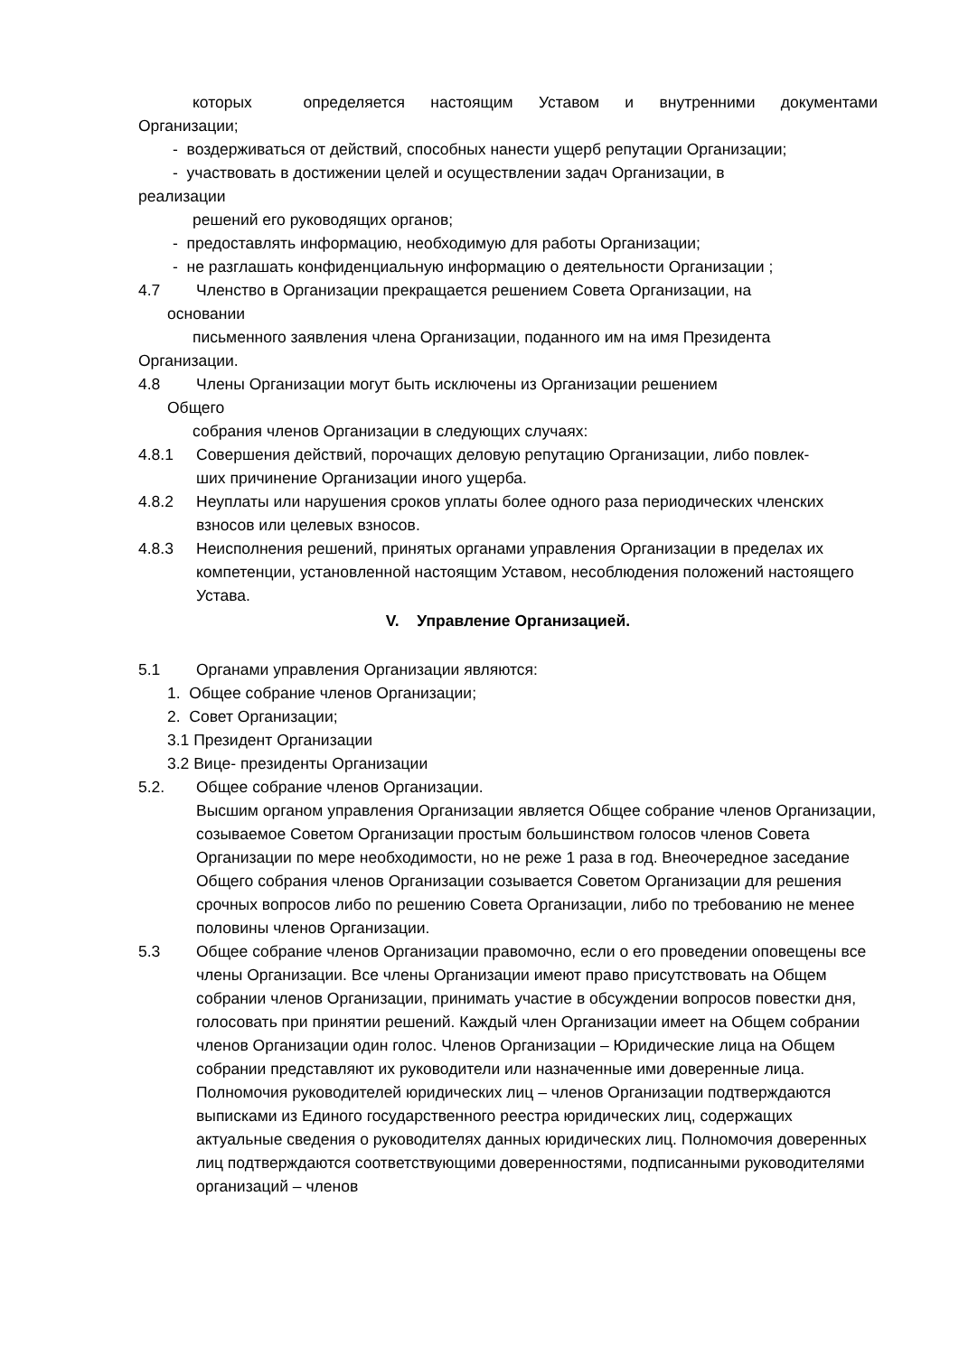которых определяется настоящим Уставом и внутренними документами
Организации;
- воздерживаться от действий, способных нанести ущерб репутации Организации;
- участвовать в достижении целей и осуществлении задач Организации, в
реализации
решений его руководящих органов;
- предоставлять информацию, необходимую для работы Организации;
- не разглашать конфиденциальную информацию о деятельности Организации ;
4.7 Членство в Организации прекращается решением Совета Организации, на
основании
письменного заявления члена Организации, поданного им на имя Президента
Организации.
4.8 Члены Организации могут быть исключены из Организации решением
Общего
собрания членов Организации в следующих случаях:
4.8.1 Совершения действий, порочащих деловую репутацию Организации, либо повлек-
ших причинение Организации иного ущерба.
4.8.2 Неуплаты или нарушения сроков уплаты более одного раза периодических членских взносов или целевых взносов.
4.8.3 Неисполнения решений, принятых органами управления Организации в пределах их компетенции, установленной настоящим Уставом, несоблюдения положений настоящего Устава.
V. Управление Организацией.
5.1 Органами управления Организации являются:
1. Общее собрание членов Организации;
2. Совет Организации;
3.1 Президент Организации
3.2 Вице- президенты Организации
5.2. Общее собрание членов Организации.
Высшим органом управления Организации является Общее собрание членов Организации, созываемое Советом Организации простым большинством голосов членов Совета Организации по мере необходимости, но не реже 1 раза в год. Внеочередное заседание Общего собрания членов Организации созывается Советом Организации для решения срочных вопросов либо по решению Совета Организации, либо по требованию не менее половины членов Организации.
5.3 Общее собрание членов Организации правомочно, если о его проведении оповещены все члены Организации. Все члены Организации имеют право присутствовать на Общем собрании членов Организации, принимать участие в обсуждении вопросов повестки дня, голосовать при принятии решений. Каждый член Организации имеет на Общем собрании членов Организации один голос. Членов Организации – Юридические лица на Общем собрании представляют их руководители или назначенные ими доверенные лица. Полномочия руководителей юридических лиц – членов Организации подтверждаются выписками из Единого государственного реестра юридических лиц, содержащих актуальные сведения о руководителях данных юридических лиц. Полномочия доверенных лиц подтверждаются соответствующими доверенностями, подписанными руководителями организаций – членов